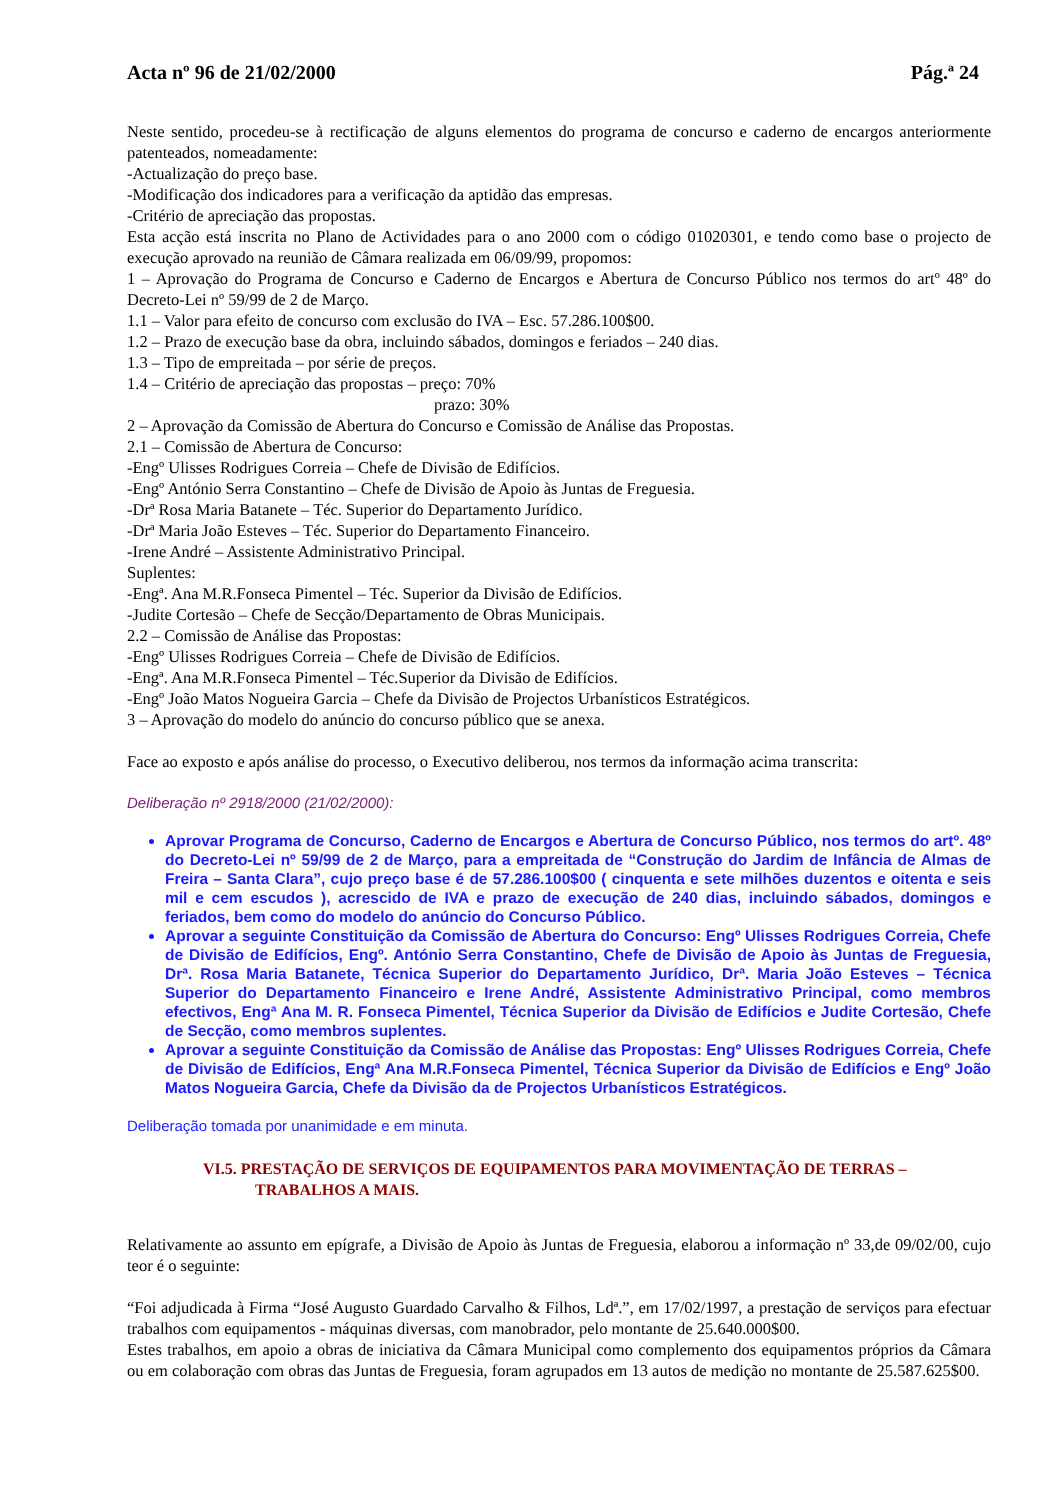Acta nº 96 de 21/02/2000 Pág.ª 24
Neste sentido, procedeu-se à rectificação de alguns elementos do programa de concurso e caderno de encargos anteriormente patenteados, nomeadamente:
-Actualização do preço base.
-Modificação dos indicadores para a verificação da aptidão das empresas.
-Critério de apreciação das propostas.
Esta acção está inscrita no Plano de Actividades para o ano 2000 com o código 01020301, e tendo como base o projecto de execução aprovado na reunião de Câmara realizada em 06/09/99, propomos:
1 – Aprovação do Programa de Concurso e Caderno de Encargos e Abertura de Concurso Público nos termos do artº 48º do Decreto-Lei nº 59/99 de 2 de Março.
1.1 – Valor para efeito de concurso com exclusão do IVA – Esc. 57.286.100$00.
1.2 – Prazo de execução base da obra, incluindo sábados, domingos e feriados – 240 dias.
1.3 – Tipo de empreitada – por série de preços.
1.4 – Critério de apreciação das propostas – preço: 70%
prazo: 30%
2 – Aprovação da Comissão de Abertura do Concurso e Comissão de Análise das Propostas.
2.1 – Comissão de Abertura de Concurso:
-Engº Ulisses Rodrigues Correia – Chefe de Divisão de Edifícios.
-Engº António Serra Constantino – Chefe de Divisão de Apoio às Juntas de Freguesia.
-Drª Rosa Maria Batanete – Téc. Superior do Departamento Jurídico.
-Drª Maria João Esteves – Téc. Superior do Departamento Financeiro.
-Irene André – Assistente Administrativo Principal.
Suplentes:
-Engª. Ana M.R.Fonseca Pimentel – Téc. Superior da Divisão de Edifícios.
-Judite Cortesão – Chefe de Secção/Departamento de Obras Municipais.
2.2 – Comissão de Análise das Propostas:
-Engº Ulisses Rodrigues Correia – Chefe de Divisão de Edifícios.
-Engª. Ana M.R.Fonseca Pimentel – Téc.Superior da Divisão de Edifícios.
-Engº João Matos Nogueira Garcia – Chefe da Divisão de Projectos Urbanísticos Estratégicos.
3 – Aprovação do modelo do anúncio do concurso público que se anexa.
Face ao exposto e após análise do processo, o Executivo deliberou, nos termos da informação acima transcrita:
Deliberação nº 2918/2000 (21/02/2000):
Aprovar Programa de Concurso, Caderno de Encargos e Abertura de Concurso Público, nos termos do artº. 48º do Decreto-Lei nº 59/99 de 2 de Março, para a empreitada de “Construção do Jardim de Infância de Almas de Freira – Santa Clara”, cujo preço base é de 57.286.100$00 ( cinquenta e sete milhões duzentos e oitenta e seis mil e cem escudos ), acrescido de IVA e prazo de execução de 240 dias, incluindo sábados, domingos e feriados, bem como do modelo do anúncio do Concurso Público.
Aprovar a seguinte Constituição da Comissão de Abertura do Concurso: Engº Ulisses Rodrigues Correia, Chefe de Divisão de Edifícios, Engº. António Serra Constantino, Chefe de Divisão de Apoio às Juntas de Freguesia, Drª. Rosa Maria Batanete, Técnica Superior do Departamento Jurídico, Drª. Maria João Esteves – Técnica Superior do Departamento Financeiro e Irene André, Assistente Administrativo Principal, como membros efectivos, Engª Ana M. R. Fonseca Pimentel, Técnica Superior da Divisão de Edifícios e Judite Cortesão, Chefe de Secção, como membros suplentes.
Aprovar a seguinte Constituição da Comissão de Análise das Propostas: Engº Ulisses Rodrigues Correia, Chefe de Divisão de Edifícios, Engª Ana M.R.Fonseca Pimentel, Técnica Superior da Divisão de Edifícios e Engº João Matos Nogueira Garcia, Chefe da Divisão da de Projectos Urbanísticos Estratégicos.
Deliberação tomada por unanimidade e em minuta.
VI.5. PRESTAÇÃO DE SERVIÇOS DE EQUIPAMENTOS PARA MOVIMENTAÇÃO DE TERRAS – TRABALHOS A MAIS.
Relativamente ao assunto em epígrafe, a Divisão de Apoio às Juntas de Freguesia, elaborou a informação nº 33,de 09/02/00, cujo teor é o seguinte:
“Foi adjudicada à Firma “José Augusto Guardado Carvalho & Filhos, Ldª.”, em 17/02/1997, a prestação de serviços para efectuar trabalhos com equipamentos - máquinas diversas, com manobrador, pelo montante de 25.640.000$00.
Estes trabalhos, em apoio a obras de iniciativa da Câmara Municipal como complemento dos equipamentos próprios da Câmara ou em colaboração com obras das Juntas de Freguesia, foram agrupados em 13 autos de medição no montante de 25.587.625$00.